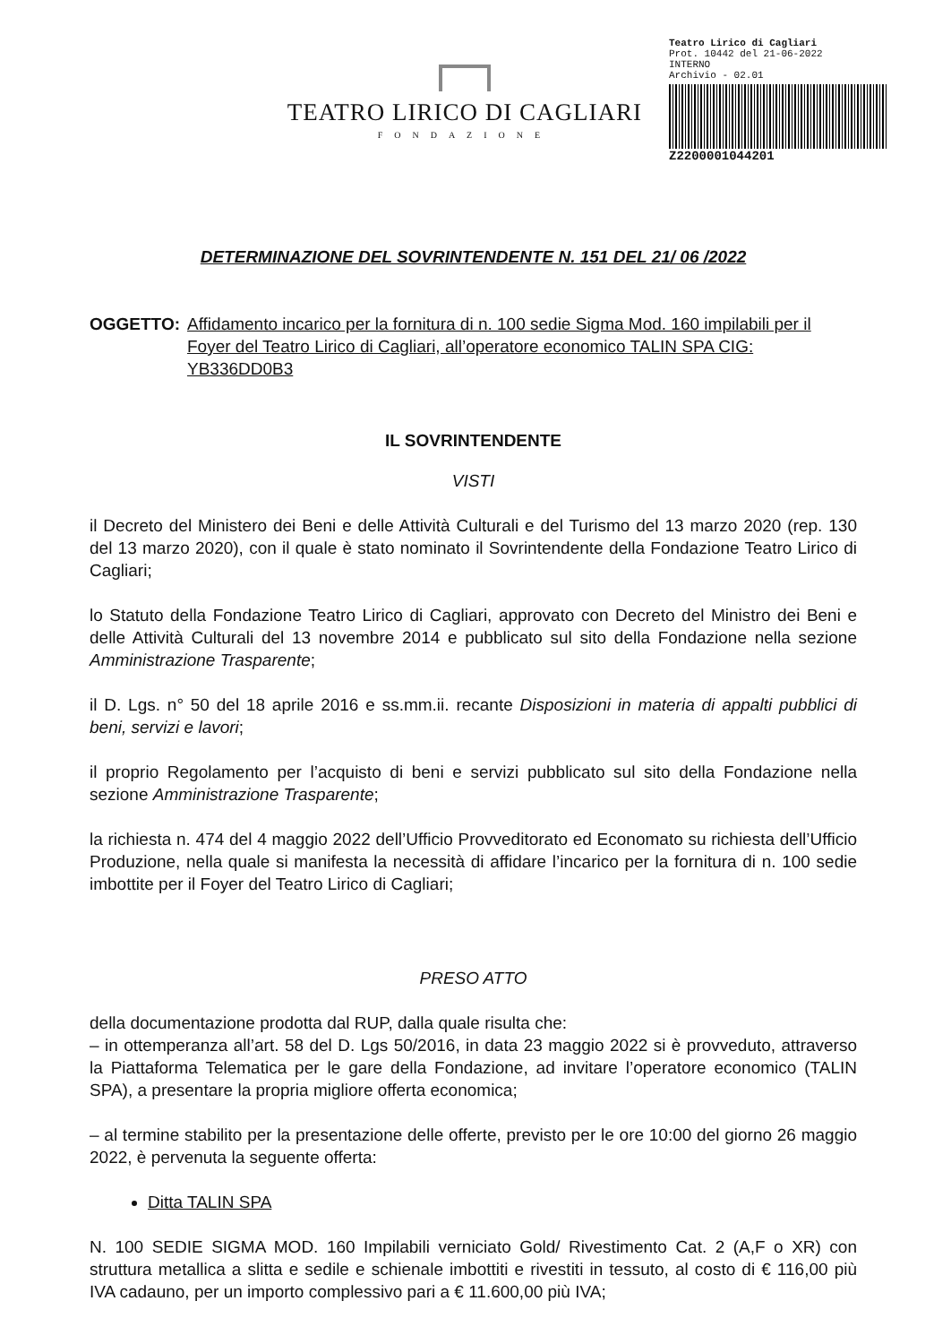TEATRO LIRICO DI CAGLIARI
FONDAZIONE
Teatro Lirico di Cagliari
Prot. 10442 del 21-06-2022
INTERNO
Archivio - 02.01
Z2200001044201
DETERMINAZIONE DEL SOVRINTENDENTE N. 151 DEL 21/ 06 /2022
OGGETTO: Affidamento incarico per la fornitura di n. 100 sedie Sigma Mod. 160 impilabili per il Foyer del Teatro Lirico di Cagliari, all’operatore economico TALIN SPA CIG: YB336DD0B3
IL SOVRINTENDENTE
VISTI
il Decreto del Ministero dei Beni e delle Attività Culturali e del Turismo del 13 marzo 2020 (rep. 130 del 13 marzo 2020), con il quale è stato nominato il Sovrintendente della Fondazione Teatro Lirico di Cagliari;
lo Statuto della Fondazione Teatro Lirico di Cagliari, approvato con Decreto del Ministro dei Beni e delle Attività Culturali del 13 novembre 2014 e pubblicato sul sito della Fondazione nella sezione Amministrazione Trasparente;
il D. Lgs. n° 50 del 18 aprile 2016 e ss.mm.ii. recante Disposizioni in materia di appalti pubblici di beni, servizi e lavori;
il proprio Regolamento per l’acquisto di beni e servizi pubblicato sul sito della Fondazione nella sezione Amministrazione Trasparente;
la richiesta n. 474 del 4 maggio 2022 dell’Ufficio Provveditorato ed Economato su richiesta dell’Ufficio Produzione, nella quale si manifesta la necessità di affidare l’incarico per la fornitura di n. 100 sedie imbottite per il Foyer del Teatro Lirico di Cagliari;
PRESO ATTO
della documentazione prodotta dal RUP, dalla quale risulta che:
– in ottemperanza all’art. 58 del D. Lgs 50/2016, in data 23 maggio 2022 si è provveduto, attraverso la Piattaforma Telematica per le gare della Fondazione, ad invitare l’operatore economico (TALIN SPA), a presentare la propria migliore offerta economica;
– al termine stabilito per la presentazione delle offerte, previsto per le ore 10:00 del giorno 26 maggio 2022, è pervenuta la seguente offerta:
Ditta TALIN SPA
N. 100 SEDIE SIGMA MOD. 160 Impilabili verniciato Gold/ Rivestimento Cat. 2 (A,F o XR) con struttura metallica a slitta e sedile e schienale imbottiti e rivestiti in tessuto, al costo di € 116,00 più IVA cadauno, per un importo complessivo pari a € 11.600,00 più IVA;